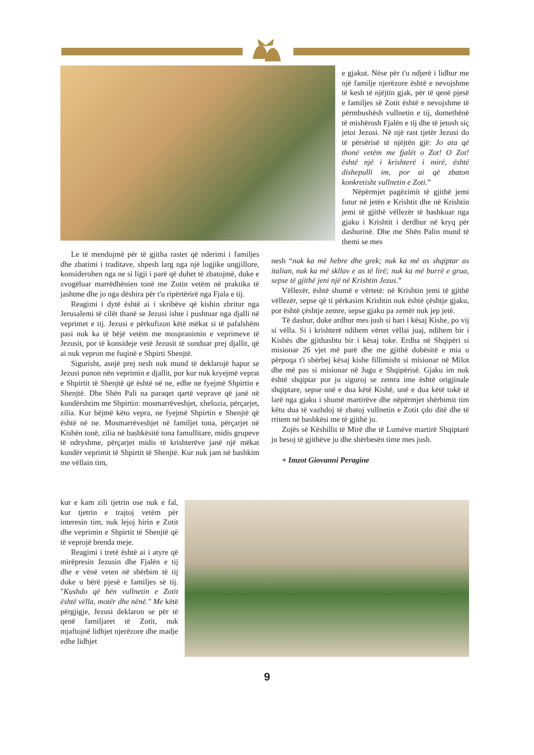e gjakut. Nëse për t'u ndjerë i lidhur me një familje njerëzore është e nevojshme të kesh të njëjtin gjak, për të qenë pjesë e familjes së Zotit është e nevojshme të përmbushësh vullnetin e tij, domethënë të mishërosh Fjalën e tij dhe të jetosh siç jetoi Jezusi. Në një rast tjetër Jezusi do të përsërisë të njëjtën gjë: Jo ata që thonë vetëm me fjalët o Zot! O Zot! është një i krishterë i mirë, është dishepulli im, por ai që zbaton konkretisht vullnetin e Zoti.”
Nëpërmjet pagëzimit të gjithë jemi futur në jetën e Krishtit dhe në Krishtin jemi të gjithë vëllezër të bashkuar nga gjaku i Krishtit i derdhur në kryq për dashurinë. Dhe me Shën Palin mund të themi se mes
Le të mendojmë për të gjitha rastet që nderimi i familjes dhe zbatimi i traditave, shpesh larg nga një logjike ungjillore, konsiderohen nga ne si ligji i parë që duhet të zbatojmë, duke e zvogëluar marrëdhënien tonë me Zotin vetëm në praktika të jashtme dhe jo nga dëshira për t'u ripërtërirë nga Fjala e tij.
Reagimi i dytë është ai i skribëve që kishin zbritur nga Jerusalemi të cilët thanë se Jezusi ishte i pushtuar nga djalli në veprimet e tij. Jezusi e përkufizon këtë mëkat si të pafalshëm pasi nuk ka të bëjë vetëm me mospranimin e veprimeve të Jezusit, por të konsideje vetë Jezusit të sunduar prej djallit, që ai nuk vepron me fuqinë e Shpirti Shenjtë.
Sigurisht, asnjë prej nesh nuk mund të deklarojë hapur se Jezusi punon nën veprimin e djallit, por kur nuk kryejmë veprat e Shpirtit të Shenjtë që është në ne, edhe ne fyejmë Shpirtin e Shenjtë. Dhe Shën Pali na paraqet qartë veprave që janë në kundërshtim me Shpirtin: mosmarrëveshjet, xhelozia, përçarjet, zilia. Kur bëjmë këto vepra, ne fyejmë Shpirtin e Shenjtë që është në ne. Mosmarrëveshjet në familjet tona, përçarjet në Kishën tonë, zilia në bashkësitë tona famullitare, midis grupeve të ndryshme, përçarjet midis të krishterëve janë një mëkat kundër veprimit të Shpirtit të Shenjtë. Kur nuk jam në bashkim me vëllain tim,
kur e kam zili tjetrin ose nuk e fal, kur tjetrin e trajtoj vetëm për interesin tim, nuk lejoj hirin e Zotit dhe veprimin e Shpirtit të Shenjtë që të veprojë brenda meje.
Reagimi i tretë është ai i atyre që mirëpresin Jezusin dhe Fjalën e tij dhe e vënë veten në shërbim të tij duke u bërë pjesë e familjes së tij. "Kushdo që bën vullnetin e Zotit është vëlla, motër dhe nënë." Me këtë përgjigje, Jezusi deklaron se për të qenë familjaret të Zotit, nuk mjaftojnë lidhjet njerëzore dhe madje edhe lidhjet
nesh “nuk ka më hebre dhe grek; nuk ka më as shqiptar as italian, nuk ka më skllav e as të lirë; nuk ka më burrë e grua, sepse të gjithë jeni një në Krishtin Jezus.”
Vëllezër, është shumë e vërtetë: në Krishtin jemi të gjithë vëllezër, sepse që ti përkasim Krishtin nuk është çështje gjaku, por është çështje zemre, sepse gjaku pa zemër nuk jep jetë.
Të dashur, duke ardhur mes jush si bari i kësaj Kishe, po vij si vëlla. Si i krishterë ndihem vërtet vëllai juaj, ndihem bir i Kishës dhe gjithashtu bir i kësaj toke. Erdha në Shqipëri si misionar 26 vjet më parë dhe me gjithë dobësitë e mia u përpoqa t'i shërbej kësaj kishe fillimisht si misionar në Milot dhe më pas si misionar në Jugu e Shqipërisë. Gjaku im nuk është shqiptar por ju siguroj se zemra ime është origjinale shqiptare, sepse unë e dua këtë Kishë, unë e dua këtë tokë të larë nga gjaku i shumë martirëve dhe nëpërmjet shërbimit tim këtu dua të vazhdoj të zbatoj vullnetin e Zotit çdo ditë dhe të rritem në bashkësi me të gjithë ju.
Zojës së Këshillit të Mirë dhe të Lumëve martirë Shqiptarë ju besoj të gjithëve ju dhe shërbesën time mes jush.
+ Imzot Giovanni Peragine
9